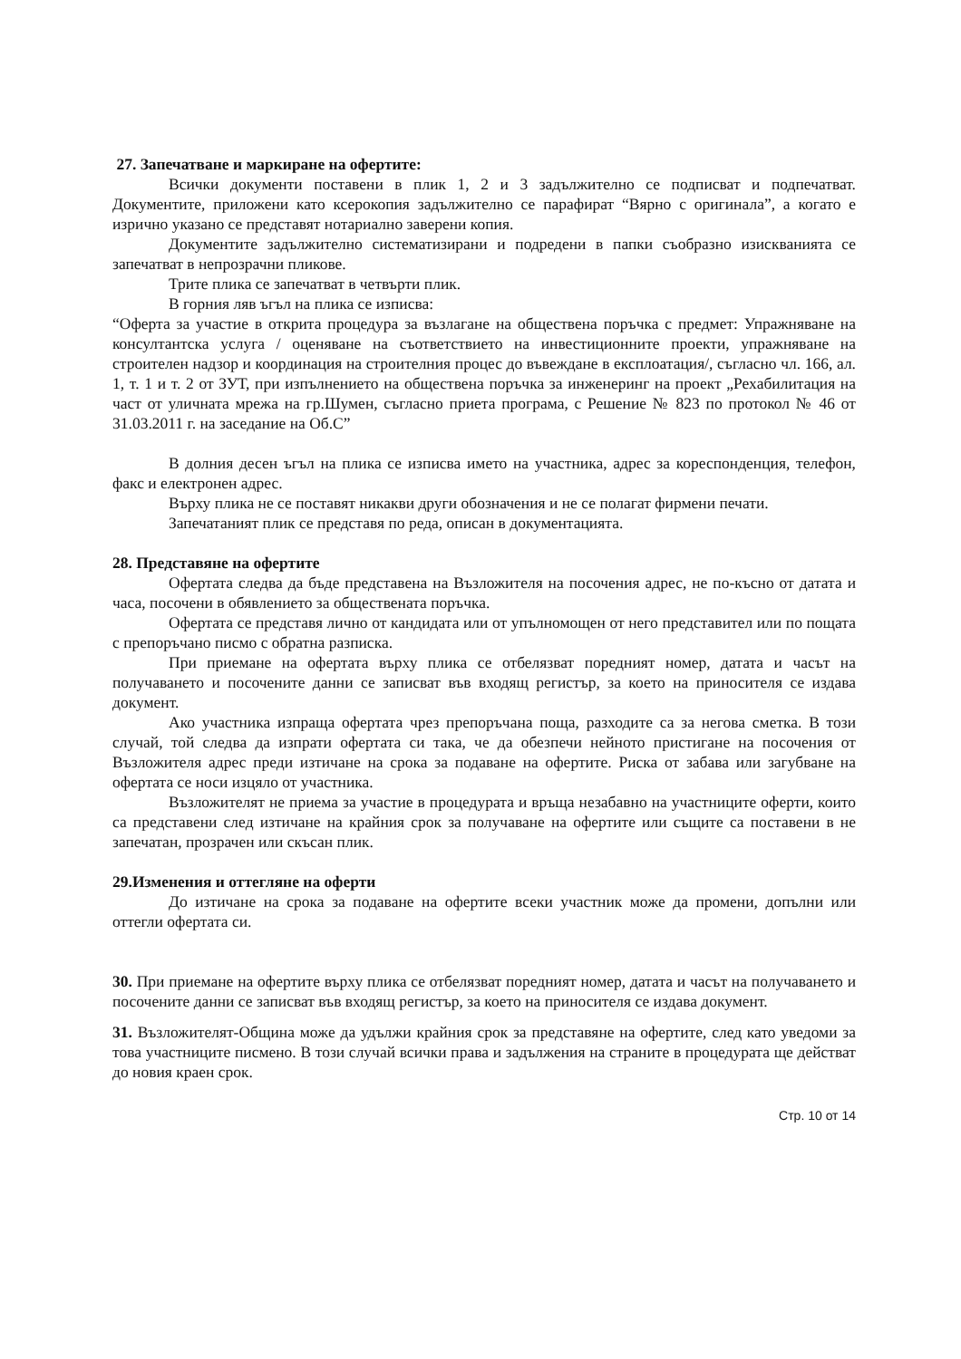27. Запечатване и маркиране на офертите:
Всички документи поставени в плик 1, 2 и 3 задължително се подписват и подпечатват. Документите, приложени като ксерокопия задължително се парафират “Вярно с оригинала”, а когато е изрично указано се представят нотариално заверени копия.
Документите задължително систематизирани и подредени в папки съобразно изискванията се запечатват в непрозрачни пликове.
Трите плика се запечатват в четвърти плик.
В горния ляв ъгъл на плика се изписва:
“Оферта за участие в открита процедура за възлагане на обществена поръчка с предмет: Упражняване на консултантска услуга / оценяване на съответствието на инвестиционните проекти, упражняване на строителен надзор и координация на строителния процес до въвеждане в експлоатация/, съгласно чл. 166, ал. 1, т. 1 и т. 2 от ЗУТ, при изпълнението на обществена поръчка за инженеринг на проект „Рехабилитация на част от уличната мрежа на гр.Шумен, съгласно приета програма, с Решение № 823 по протокол № 46 от 31.03.2011 г. на заседание на Об.С”
В долния десен ъгъл на плика се изписва името на участника, адрес за кореспонденция, телефон, факс и електронен адрес.
Върху плика не се поставят никакви други обозначения и не се полагат фирмени печати.
Запечатаният плик се представя по реда, описан в документацията.
28. Представяне на офертите
Офертата следва да бъде представена на Възложителя на посочения адрес, не по-късно от датата и часа, посочени в обявлението за обществената поръчка.
Офертата се представя лично от кандидата или от упълномощен от него представител или по пощата с препоръчано писмо с обратна разписка.
При приемане на офертата върху плика се отбелязват поредният номер, датата и часът на получаването и посочените данни се записват във входящ регистър, за което на приносителя се издава документ.
Ако участника изпраща офертата чрез препоръчана поща, разходите са за негова сметка. В този случай, той следва да изпрати офертата си така, че да обезпечи нейното пристигане на посочения от Възложителя адрес преди изтичане на срока за подаване на офертите. Риска от забава или загубване на офертата се носи изцяло от участника.
Възложителят не приема за участие в процедурата и връща незабавно на участниците оферти, които са представени след изтичане на крайния срок за получаване на офертите или същите са поставени в не запечатан, прозрачен или скъсан плик.
29.Изменения и оттегляне на оферти
До изтичане на срока за подаване на офертите всеки участник може да промени, допълни или оттегли офертата си.
30. При приемане на офертите върху плика се отбелязват поредният номер, датата и часът на получаването и посочените данни се записват във входящ регистър, за което на приносителя се издава документ.
31. Възложителят-Община може да удължи крайния срок за представяне на офертите, след като уведоми за това участниците писмено. В този случай всички права и задължения на страните в процедурата ще действат до новия краен срок.
Стр. 10 от 14